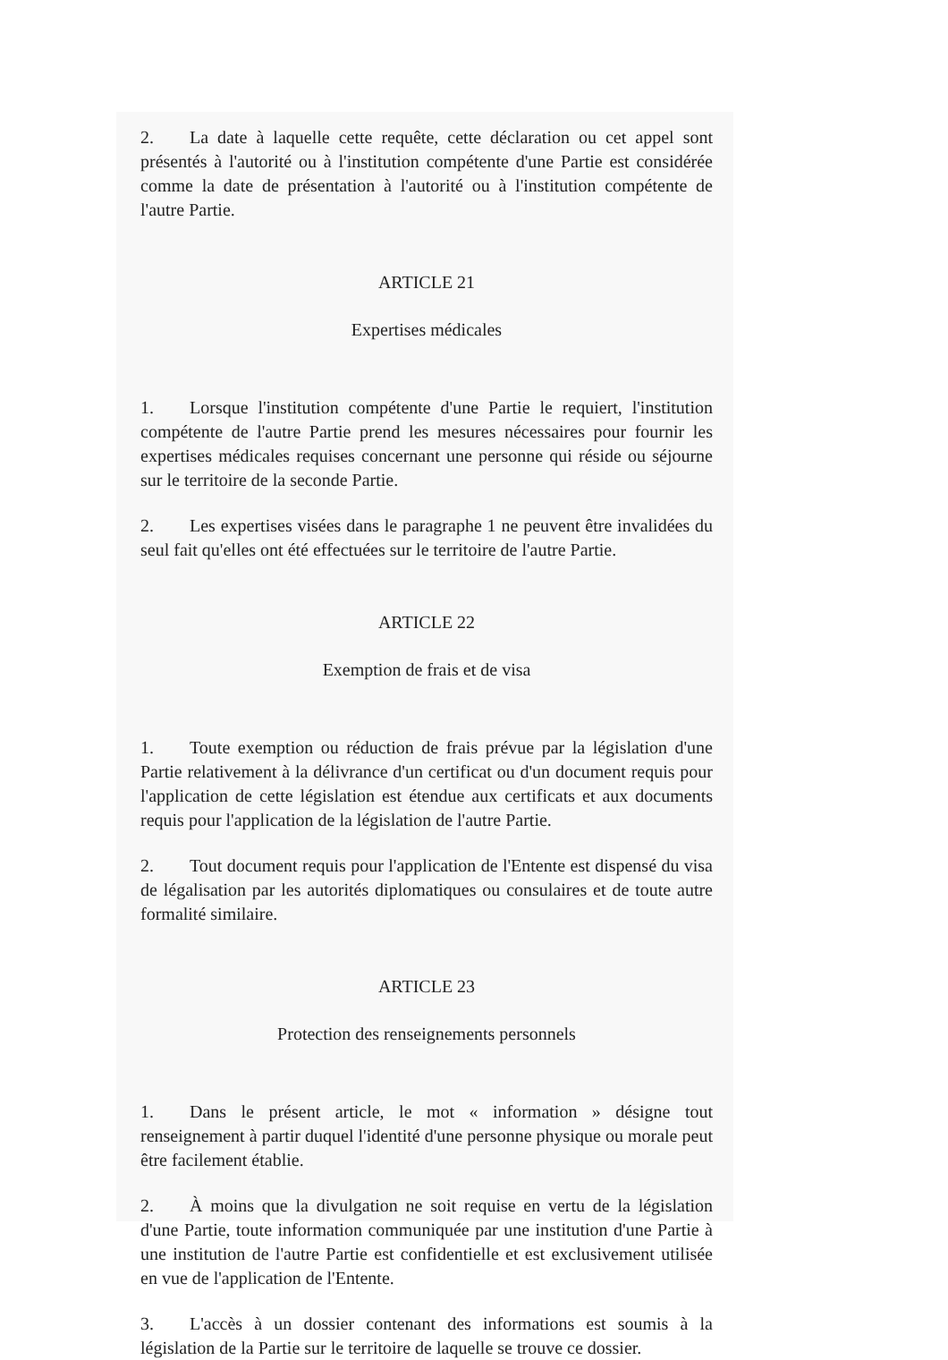2. La date à laquelle cette requête, cette déclaration ou cet appel sont présentés à l'autorité ou à l'institution compétente d'une Partie est considérée comme la date de présentation à l'autorité ou à l'institution compétente de l'autre Partie.
ARTICLE 21
Expertises médicales
1. Lorsque l'institution compétente d'une Partie le requiert, l'institution compétente de l'autre Partie prend les mesures nécessaires pour fournir les expertises médicales requises concernant une personne qui réside ou séjourne sur le territoire de la seconde Partie.
2. Les expertises visées dans le paragraphe 1 ne peuvent être invalidées du seul fait qu'elles ont été effectuées sur le territoire de l'autre Partie.
ARTICLE 22
Exemption de frais et de visa
1. Toute exemption ou réduction de frais prévue par la législation d'une Partie relativement à la délivrance d'un certificat ou d'un document requis pour l'application de cette législation est étendue aux certificats et aux documents requis pour l'application de la législation de l'autre Partie.
2. Tout document requis pour l'application de l'Entente est dispensé du visa de légalisation par les autorités diplomatiques ou consulaires et de toute autre formalité similaire.
ARTICLE 23
Protection des renseignements personnels
1. Dans le présent article, le mot « information » désigne tout renseignement à partir duquel l'identité d'une personne physique ou morale peut être facilement établie.
2. À moins que la divulgation ne soit requise en vertu de la législation d'une Partie, toute information communiquée par une institution d'une Partie à une institution de l'autre Partie est confidentielle et est exclusivement utilisée en vue de l'application de l'Entente.
3. L'accès à un dossier contenant des informations est soumis à la législation de la Partie sur le territoire de laquelle se trouve ce dossier.